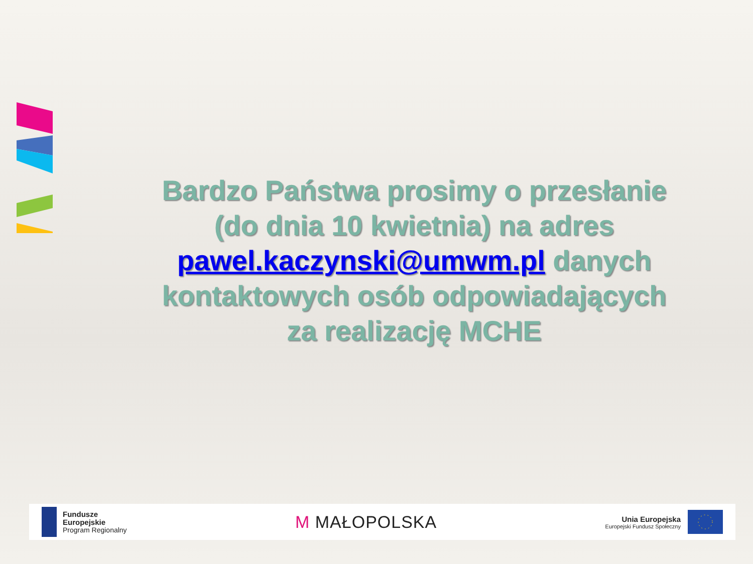Bardzo Państwa prosimy o przesłanie (do dnia 10 kwietnia) na adres pawel.kaczynski@umwm.pl danych kontaktowych osób odpowiadających za realizację MCHE
Fundusze
Europejskie
Program Regionalny
M MAŁOPOLSKA
Unia Europejska
Europejski Fundusz Społeczny